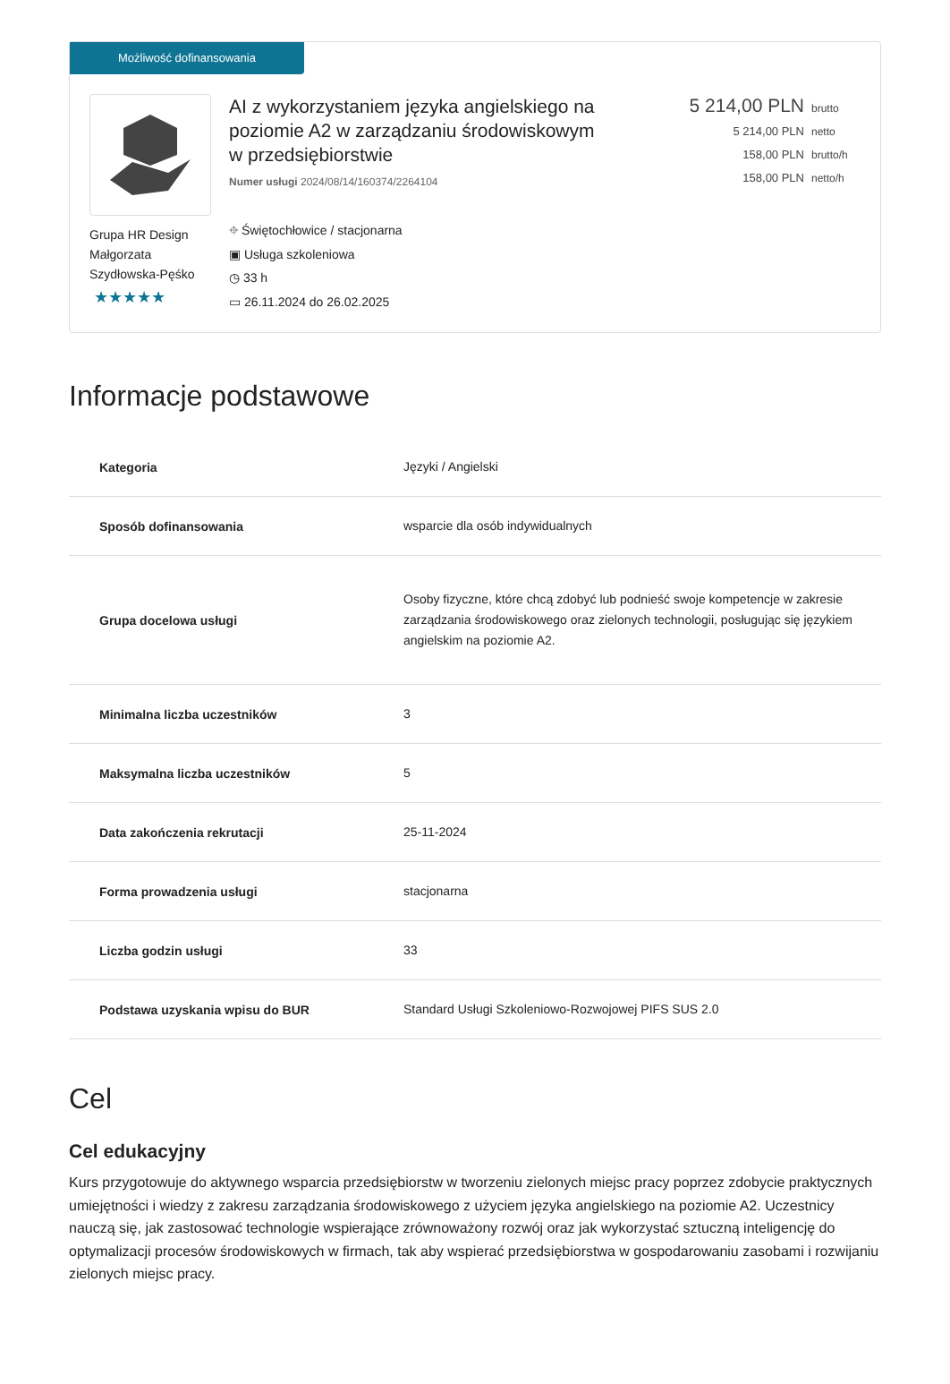Możliwość dofinansowania
Grupa HR Design Małgorzata Szydłowska-Pęśko
★★★★★
AI z wykorzystaniem języka angielskiego na poziomie A2 w zarządzaniu środowiskowym w przedsiębiorstwie
Numer usługi 2024/08/14/160374/2264104
⌖ Świętochłowice / stacjonarna
▣ Usługa szkoleniowa
◷ 33 h
▭ 26.11.2024 do 26.02.2025
5 214,00 PLN brutto
5 214,00 PLN netto
158,00 PLN brutto/h
158,00 PLN netto/h
Informacje podstawowe
| Kategoria | Języki / Angielski |
| Sposób dofinansowania | wsparcie dla osób indywidualnych |
| Grupa docelowa usługi | Osoby fizyczne, które chcą zdobyć lub podnieść swoje kompetencje w zakresie zarządzania środowiskowego oraz zielonych technologii, posługując się językiem angielskim na poziomie A2. |
| Minimalna liczba uczestników | 3 |
| Maksymalna liczba uczestników | 5 |
| Data zakończenia rekrutacji | 25-11-2024 |
| Forma prowadzenia usługi | stacjonarna |
| Liczba godzin usługi | 33 |
| Podstawa uzyskania wpisu do BUR | Standard Usługi Szkoleniowo-Rozwojowej PIFS SUS 2.0 |
Cel
Cel edukacyjny
Kurs przygotowuje do aktywnego wsparcia przedsiębiorstw w tworzeniu zielonych miejsc pracy poprzez zdobycie praktycznych umiejętności i wiedzy z zakresu zarządzania środowiskowego z użyciem języka angielskiego na poziomie A2. Uczestnicy nauczą się, jak zastosować technologie wspierające zrównoważony rozwój oraz jak wykorzystać sztuczną inteligencję do optymalizacji procesów środowiskowych w firmach, tak aby wspierać przedsiębiorstwa w gospodarowaniu zasobami i rozwijaniu zielonych miejsc pracy.